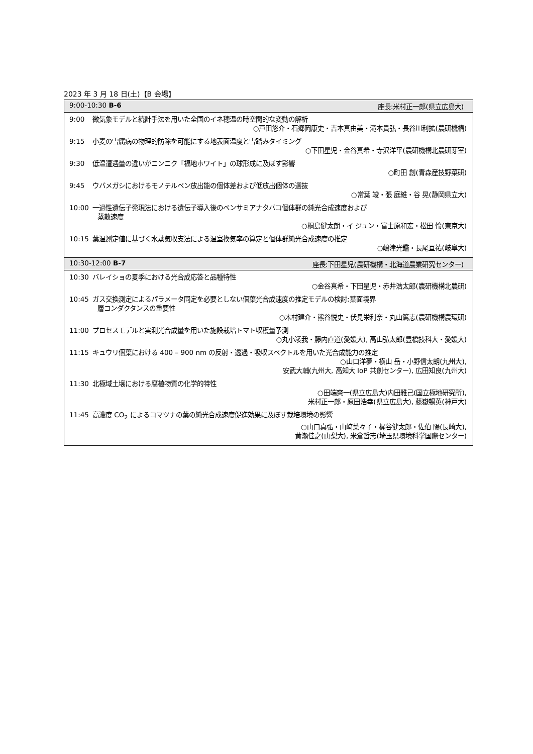2023 年 3 月 18 日(土)【B 会場】
| 9:00-10:30 B-6 座長:米村正一郎(県立広島大) |
| --- |
| 9:00 微気象モデルと統計手法を用いた全国のイネ穂温の時空間的な変動の解析 ○戸田悠介・石郷岡康史・吉本真由美・滝本貴弘・長谷川利拡(農研機構) 9:15 小麦の雪腐病の物理的防除を可能にする地表面温度と雪踏みタイミング ○下田星児・金谷真希・寺沢洋平(農研機構北農研芽室) 9:30 低温遭遇量の違いがニンニク「福地ホワイト」の球形成に及ぼす影響 ○町田 創(青森産技野菜研) 9:45 ウバメガシにおけるモノテルペン放出能の個体差および低放出個体の選抜 ○常葉 竣・張 庭維・谷 晃(静岡県立大) 10:00 一過性遺伝子発現法における遺伝子導入後のベンサミアナタバコ個体群の純光合成速度および 蒸散速度 ○桐島健太朗・イ ジュン・富士原和宏・松田 怜(東京大) 10:15 葉温測定値に基づく水蒸気収支法による温室換気率の算定と個体群純光合成速度の推定 ○嶋津光鑑・長尾亘祐(岐阜大) |
| 10:30-12:00 B-7 座長:下田星児(農研機構・北海道農業研究センター) |
| 10:30 バレイショの夏季における光合成応答と品種特性 ○金谷真希・下田星児・赤井浩太郎(農研機構北農研) 10:45 ガス交換測定によるパラメータ同定を必要としない個葉光合成速度の推定モデルの検討:葉面境界 層コンダクタンスの重要性 ○木村建介・熊谷悦史・伏見栄利奈・丸山篤志(農研機構農環研) 11:00 プロセスモデルと実測光合成量を用いた施設栽培トマト収穫量予測 ○丸小凌我・藤内直道(愛媛大), 高山弘太郎(豊橋技科大・愛媛大) 11:15 キュウリ個葉における 400 – 900 nm の反射・透過・吸収スペクトルを用いた光合成能力の推定 ○山口洋夢・横山 岳・小野信太朗(九州大), 安武大輔(九州大, 高知大 IoP 共創センター), 広田知良(九州大) 11:30 北極域土壌における腐植物質の化学的特性 ○田端爽一(県立広島大)内田雅己(国立極地研究所), 米村正一郎・原田浩幸(県立広島大), 藤嶽暢英(神戸大) 11:45 高濃度 CO<sub>2</sub> によるコマツナの葉の純光合成速度促進効果に及ぼす栽培環境の影響 ○山口真弘・山﨑菜々子・梶谷健太郎・佐伯 陽(長崎大), 黄瀬佳之(山梨大), 米倉哲志(埼玉県環境科学国際センター) |